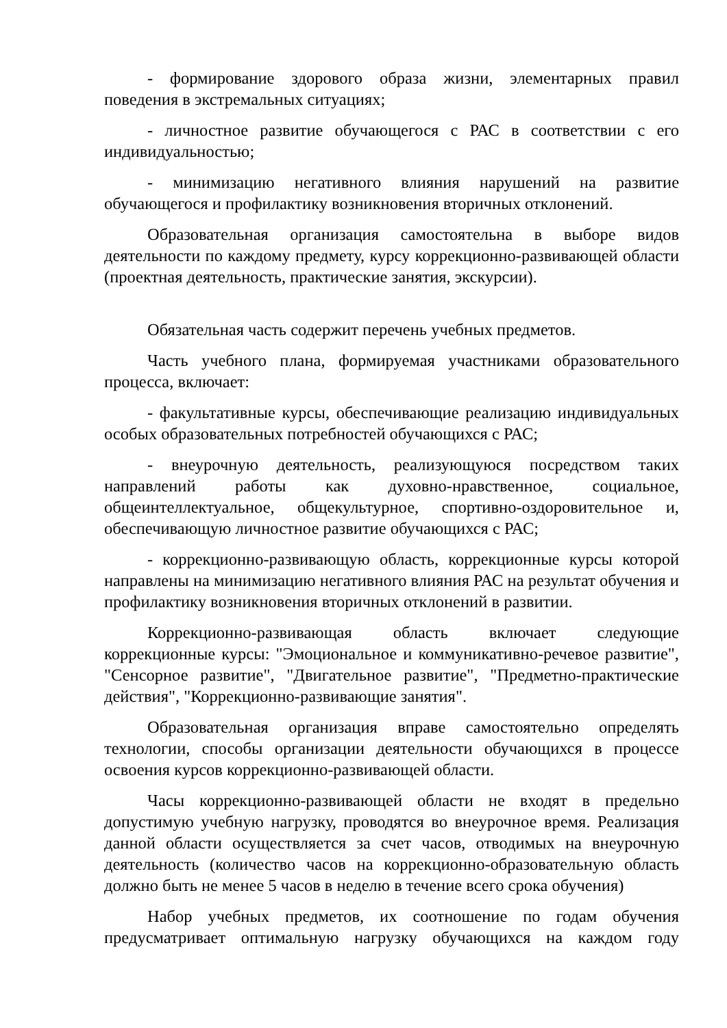- формирование здорового образа жизни, элементарных правил поведения в экстремальных ситуациях;
- личностное развитие обучающегося с РАС в соответствии с его индивидуальностью;
- минимизацию негативного влияния нарушений на развитие обучающегося и профилактику возникновения вторичных отклонений.
Образовательная организация самостоятельна в выборе видов деятельности по каждому предмету, курсу коррекционно-развивающей области (проектная деятельность, практические занятия, экскурсии).
Обязательная часть содержит перечень учебных предметов.
Часть учебного плана, формируемая участниками образовательного процесса, включает:
- факультативные курсы, обеспечивающие реализацию индивидуальных особых образовательных потребностей обучающихся с РАС;
- внеурочную деятельность, реализующуюся посредством таких направлений работы как духовно-нравственное, социальное, общеинтеллектуальное, общекультурное, спортивно-оздоровительное и, обеспечивающую личностное развитие обучающихся с РАС;
- коррекционно-развивающую область, коррекционные курсы которой направлены на минимизацию негативного влияния РАС на результат обучения и профилактику возникновения вторичных отклонений в развитии.
Коррекционно-развивающая область включает следующие коррекционные курсы: "Эмоциональное и коммуникативно-речевое развитие", "Сенсорное развитие", "Двигательное развитие", "Предметно-практические действия", "Коррекционно-развивающие занятия".
Образовательная организация вправе самостоятельно определять технологии, способы организации деятельности обучающихся в процессе освоения курсов коррекционно-развивающей области.
Часы коррекционно-развивающей области не входят в предельно допустимую учебную нагрузку, проводятся во внеурочное время. Реализация данной области осуществляется за счет часов, отводимых на внеурочную деятельность (количество часов на коррекционно-образовательную область должно быть не менее 5 часов в неделю в течение всего срока обучения)
Набор учебных предметов, их соотношение по годам обучения предусматривает оптимальную нагрузку обучающихся на каждом году